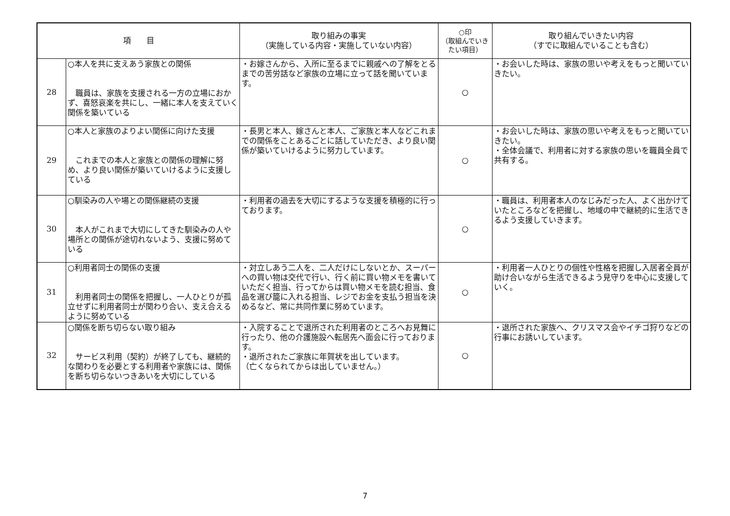| 項 目 | | 取り組みの事実 （実施している内容・実施していない内容） | ○印 （取組んでいき たい項目） | 取り組んでいきたい内容 （すでに取組んでいることも含む） |
| --- | --- | --- | --- | --- |
| 28 | ○本人を共に支えあう家族との関係 職員は、家族を支援される一方の立場におかず、喜怒哀楽を共にし、一緒に本人を支えていく関係を築いている | ・お嫁さんから、入所に至るまでに親戚への了解をとるまでの苦労話など家族の立場に立って話を聞いています。 | ○ | ・お会いした時は、家族の思いや考えをもっと聞いていきたい。 |
| 29 | ○本人と家族のよりよい関係に向けた支援 これまでの本人と家族との関係の理解に努め、より良い関係が築いていけるように支援している | ・長男と本人、嫁さんと本人、ご家族と本人などこれまでの関係をことあるごとに話していただき、より良い関係が築いていけるように努力しています。 | ○ | ・お会いした時は、家族の思いや考えをもっと聞いていきたい。 ・全体会議で、利用者に対する家族の思いを職員全員で共有する。 |
| 30 | ○馴染みの人や場との関係継続の支援 本人がこれまで大切にしてきた馴染みの人や場所との関係が途切れないよう、支援に努めている | ・利用者の過去を大切にするような支援を積極的に行っております。 | ○ | ・職員は、利用者本人のなじみだった人、よく出かけていたところなどを把握し、地域の中で継続的に生活できるよう支援していきます。 |
| 31 | ○利用者同士の関係の支援 利用者同士の関係を把握し、一人ひとりが孤立せずに利用者同士が関わり合い、支え合えるように努めている | ・対立しあう二人を、二人だけにしないとか、スーパーへの買い物は交代で行い、行く前に買い物メモを書いていただく担当、行ってからは買い物メモを読む担当、食品を選び籠に入れる担当、レジでお金を支払う担当を決めるなど、常に共同作業に努めています。 | ○ | ・利用者一人ひとりの個性や性格を把握し入居者全員が助け合いながら生活できるよう見守りを中心に支援していく。 |
| 32 | ○関係を断ち切らない取り組み サービス利用（契約）が終了しても、継続的な関わりを必要とする利用者や家族には、関係を断ち切らないつきあいを大切にしている | ・入院することで退所された利用者のところへお見舞に行ったり、他の介護施設へ転居先へ面会に行っております。 ・退所されたご家族に年賀状を出しています。 （亡くなられてからは出していません。） | ○ | ・退所された家族へ、クリスマス会やイチゴ狩りなどの行事にお誘いしています。 |
7